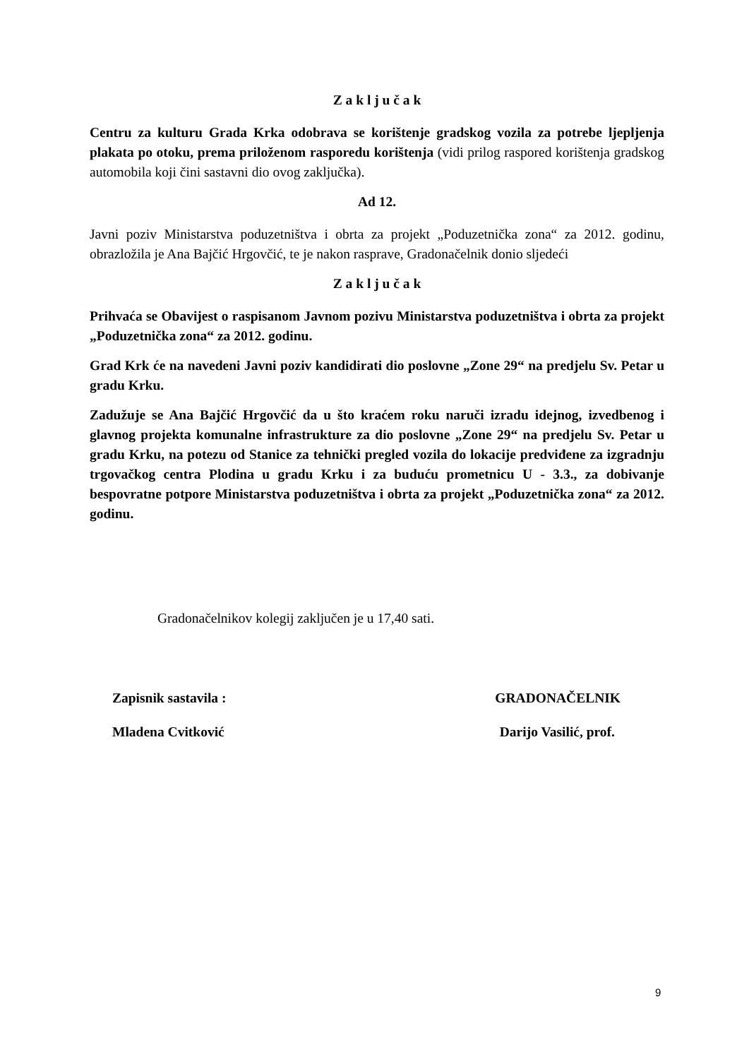Z a k l j u č a k
Centru za kulturu Grada Krka odobrava se korištenje gradskog vozila za potrebe ljepljenja plakata po otoku, prema priloženom rasporedu korištenja (vidi prilog raspored korištenja gradskog automobila koji čini sastavni dio ovog zaključka).
Ad 12.
Javni poziv Ministarstva poduzetništva i obrta za projekt „Poduzetnička zona“ za 2012. godinu, obrazložila je Ana Bajčić Hrgovčić, te je nakon rasprave, Gradonačelnik donio sljedeći
Z a k l j u č a k
Prihvaća se Obavijest o raspisanom Javnom pozivu Ministarstva poduzetništva i obrta za projekt „Poduzetnička zona“ za 2012. godinu.
Grad Krk će na navedeni Javni poziv kandidirati dio poslovne „Zone 29“ na predjelu Sv. Petar u gradu Krku.
Zadužuje se Ana Bajčić Hrgovčić da u što kraćem roku naruči izradu idejnog, izvedbenog i glavnog projekta komunalne infrastrukture za dio poslovne „Zone 29“ na predjelu Sv. Petar u gradu Krku, na potezu od Stanice za tehnički pregled vozila do lokacije predviđene za izgradnju trgovačkog centra Plodina u gradu Krku i za buduću prometnicu U - 3.3., za dobivanje bespovratne potpore Ministarstva poduzetništva i obrta za projekt „Poduzetnička zona“ za 2012. godinu.
Gradonačelnikov kolegij zaključen je u 17,40 sati.
Zapisnik sastavila : GRADONAČELNIK
Mladena Cvitković Darijo Vasilić, prof.
9